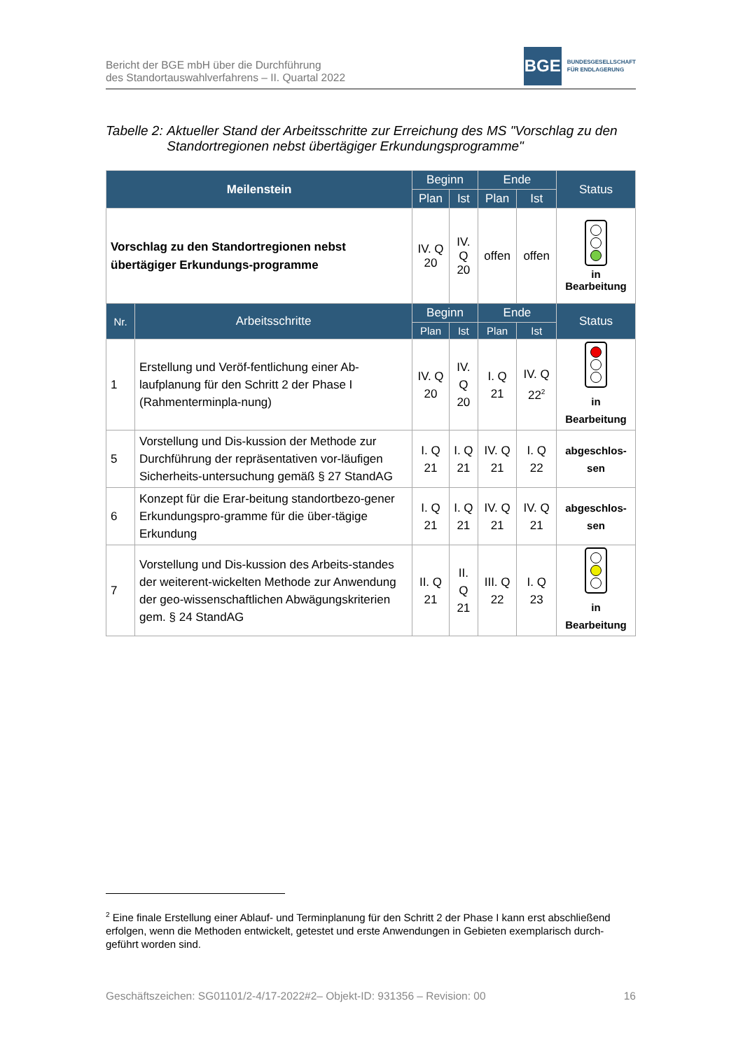Bericht der BGE mbH über die Durchführung
des Standortauswahlverfahrens – II. Quartal 2022
BGE
BUNDESGESELLSCHAFT
FÜR ENDLAGERUNG
Tabelle 2: Aktueller Stand der Arbeitsschritte zur Erreichung des MS "Vorschlag zu den Standortregionen nebst übertägiger Erkundungsprogramme"
| Meilenstein | | Beginn | | Ende | | Status |
| --- | --- | --- | --- | --- | --- | --- |
| | | Plan | Ist | Plan | Ist | |
| Vorschlag zu den Standortregionen nebst übertägiger Erkundungs-programme | | IV. Q 20 | IV. Q 20 | offen | offen | in Bearbeitung |
| Nr. | Arbeitsschritte | Beginn | | Ende | | Status |
| | | Plan | Ist | Plan | Ist | |
| 1 | Erstellung und Veröf-fentlichung einer Ab-laufplanung für den Schritt 2 der Phase I (Rahmenterminpla-nung) | IV. Q 20 | IV. Q 20 | I. Q 21 | IV. Q 22<sup>2</sup> | in Bearbeitung |
| 5 | Vorstellung und Dis-kussion der Methode zur Durchführung der repräsentativen vor-läufigen Sicherheits-untersuchung gemäß § 27 StandAG | I. Q 21 | I. Q 21 | IV. Q 21 | I. Q 22 | abgeschlos- sen |
| 6 | Konzept für die Erar-beitung standortbezo-gener Erkundungspro-gramme für die über-tägige Erkundung | I. Q 21 | I. Q 21 | IV. Q 21 | IV. Q 21 | abgeschlos- sen |
| 7 | Vorstellung und Dis-kussion des Arbeits-standes der weiterent-wickelten Methode zur Anwendung der geo-wissenschaftlichen Abwägungskriterien gem. § 24 StandAG | II. Q 21 | II. Q 21 | III. Q 22 | I. Q 23 | in Bearbeitung |
<sup>2</sup> Eine finale Erstellung einer Ablauf- und Terminplanung für den Schritt 2 der Phase I kann erst abschließend erfolgen, wenn die Methoden entwickelt, getestet und erste Anwendungen in Gebieten exemplarisch durch-geführt worden sind.
Geschäftszeichen: SG01101/2-4/17-2022#2– Objekt-ID: 931356 – Revision: 00 16